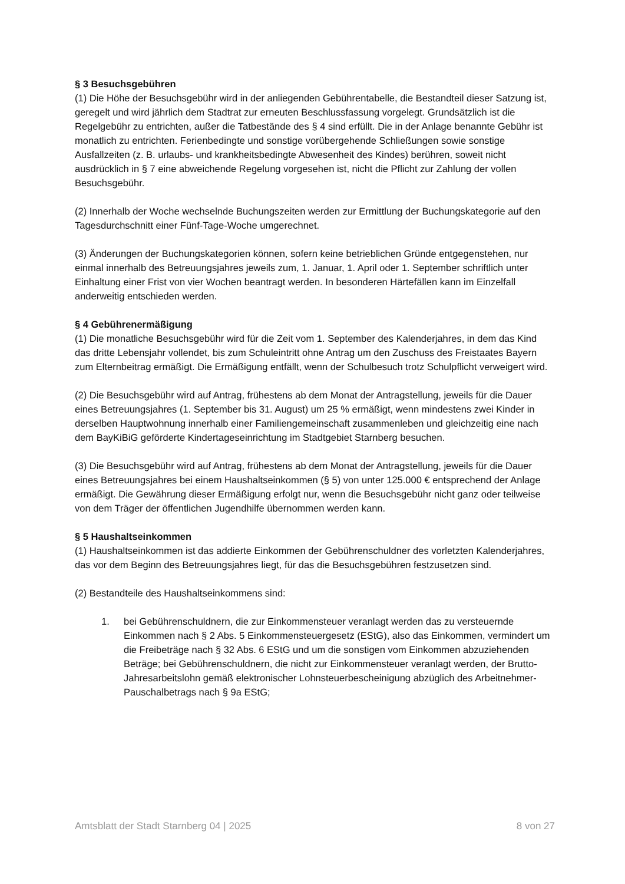§ 3 Besuchsgebühren
(1) Die Höhe der Besuchsgebühr wird in der anliegenden Gebührentabelle, die Bestandteil dieser Satzung ist, geregelt und wird jährlich dem Stadtrat zur erneuten Beschlussfassung vorgelegt. Grundsätzlich ist die Regelgebühr zu entrichten, außer die Tatbestände des § 4 sind erfüllt. Die in der Anlage benannte Gebühr ist monatlich zu entrichten. Ferienbedingte und sonstige vorübergehende Schließungen sowie sonstige Ausfallzeiten (z. B. urlaubs- und krankheitsbedingte Abwesenheit des Kindes) berühren, soweit nicht ausdrücklich in § 7 eine abweichende Regelung vorgesehen ist, nicht die Pflicht zur Zahlung der vollen Besuchsgebühr.
(2) Innerhalb der Woche wechselnde Buchungszeiten werden zur Ermittlung der Buchungskategorie auf den Tagesdurchschnitt einer Fünf-Tage-Woche umgerechnet.
(3) Änderungen der Buchungskategorien können, sofern keine betrieblichen Gründe entgegenstehen, nur einmal innerhalb des Betreuungsjahres jeweils zum, 1. Januar, 1. April oder 1. September schriftlich unter Einhaltung einer Frist von vier Wochen beantragt werden. In besonderen Härtefällen kann im Einzelfall anderweitig entschieden werden.
§ 4 Gebührenermäßigung
(1) Die monatliche Besuchsgebühr wird für die Zeit vom 1. September des Kalenderjahres, in dem das Kind das dritte Lebensjahr vollendet, bis zum Schuleintritt ohne Antrag um den Zuschuss des Freistaates Bayern zum Elternbeitrag ermäßigt. Die Ermäßigung entfällt, wenn der Schulbesuch trotz Schulpflicht verweigert wird.
(2) Die Besuchsgebühr wird auf Antrag, frühestens ab dem Monat der Antragstellung, jeweils für die Dauer eines Betreuungsjahres (1. September bis 31. August) um 25 % ermäßigt, wenn mindestens zwei Kinder in derselben Hauptwohnung innerhalb einer Familiengemeinschaft zusammenleben und gleichzeitig eine nach dem BayKiBiG geförderte Kindertageseinrichtung im Stadtgebiet Starnberg besuchen.
(3) Die Besuchsgebühr wird auf Antrag, frühestens ab dem Monat der Antragstellung, jeweils für die Dauer eines Betreuungsjahres bei einem Haushaltseinkommen (§ 5) von unter 125.000 € entsprechend der Anlage ermäßigt. Die Gewährung dieser Ermäßigung erfolgt nur, wenn die Besuchsgebühr nicht ganz oder teilweise von dem Träger der öffentlichen Jugendhilfe übernommen werden kann.
§ 5 Haushaltseinkommen
(1) Haushaltseinkommen ist das addierte Einkommen der Gebührenschuldner des vorletzten Kalenderjahres, das vor dem Beginn des Betreuungsjahres liegt, für das die Besuchsgebühren festzusetzen sind.
(2) Bestandteile des Haushaltseinkommens sind:
1. bei Gebührenschuldnern, die zur Einkommensteuer veranlagt werden das zu versteuernde Einkommen nach § 2 Abs. 5 Einkommensteuergesetz (EStG), also das Einkommen, vermindert um die Freibeträge nach § 32 Abs. 6 EStG und um die sonstigen vom Einkommen abzuziehenden Beträge; bei Gebührenschuldnern, die nicht zur Einkommensteuer veranlagt werden, der Brutto-Jahresarbeitslohn gemäß elektronischer Lohnsteuerbescheinigung abzüglich des Arbeitnehmer-Pauschalbetrags nach § 9a EStG;
Amtsblatt der Stadt Starnberg 04 | 2025 8 von 27